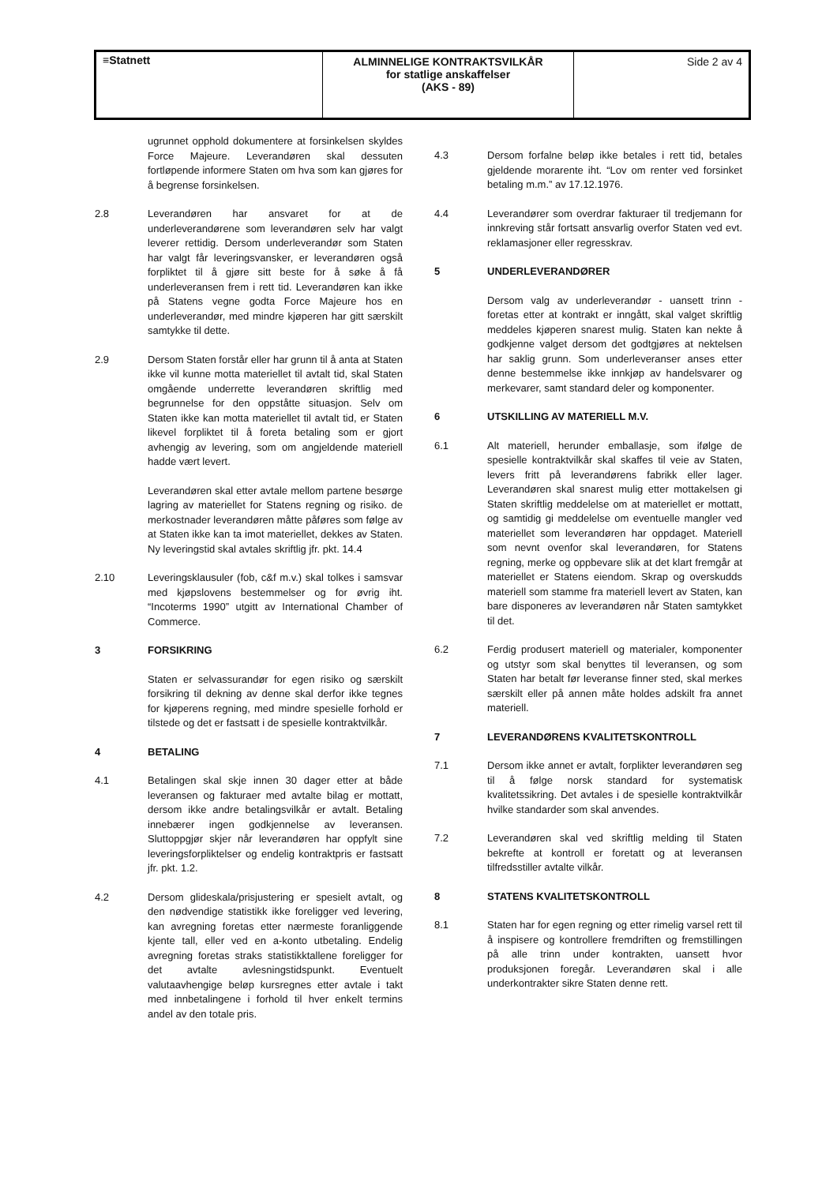| ≡Statnett | ALMINNELIGE KONTRAKTSVILKÅR for statlige anskaffelser (AKS - 89) | Side 2 av 4 |
ugrunnet opphold dokumentere at forsinkelsen skyldes Force Majeure. Leverandøren skal dessuten fortløpende informere Staten om hva som kan gjøres for å begrense forsinkelsen.
2.8 Leverandøren har ansvaret for at de underleverandørene som leverandøren selv har valgt leverer rettidig. Dersom underleverandør som Staten har valgt får leveringsvansker, er leverandøren også forpliktet til å gjøre sitt beste for å søke å få underleveransen frem i rett tid. Leverandøren kan ikke på Statens vegne godta Force Majeure hos en underleverandør, med mindre kjøperen har gitt særskilt samtykke til dette.
2.9 Dersom Staten forstår eller har grunn til å anta at Staten ikke vil kunne motta materiellet til avtalt tid, skal Staten omgående underrette leverandøren skriftlig med begrunnelse for den oppståtte situasjon. Selv om Staten ikke kan motta materiellet til avtalt tid, er Staten likevel forpliktet til å foreta betaling som er gjort avhengig av levering, som om angjeldende materiell hadde vært levert.
Leverandøren skal etter avtale mellom partene besørge lagring av materiellet for Statens regning og risiko. de merkostnader leverandøren måtte påføres som følge av at Staten ikke kan ta imot materiellet, dekkes av Staten. Ny leveringstid skal avtales skriftlig jfr. pkt. 14.4
2.10 Leveringsklausuler (fob, c&f m.v.) skal tolkes i samsvar med kjøpslovens bestemmelser og for øvrig iht. “Incoterms 1990” utgitt av International Chamber of Commerce.
3 FORSIKRING
Staten er selvassurandør for egen risiko og særskilt forsikring til dekning av denne skal derfor ikke tegnes for kjøperens regning, med mindre spesielle forhold er tilstede og det er fastsatt i de spesielle kontraktvilkår.
4 BETALING
4.1 Betalingen skal skje innen 30 dager etter at både leveransen og fakturaer med avtalte bilag er mottatt, dersom ikke andre betalingsvilkår er avtalt. Betaling innebærer ingen godkjennelse av leveransen. Sluttoppgjør skjer når leverandøren har oppfylt sine leveringsforpliktelser og endelig kontraktpris er fastsatt jfr. pkt. 1.2.
4.2 Dersom glideskala/prisjustering er spesielt avtalt, og den nødvendige statistikk ikke foreligger ved levering, kan avregning foretas etter nærmeste foranliggende kjente tall, eller ved en a-konto utbetaling. Endelig avregning foretas straks statistikktallene foreligger for det avtalte avlesningstidspunkt. Eventuelt valutaavhengige beløp kursregnes etter avtale i takt med innbetalingene i forhold til hver enkelt termins andel av den totale pris.
4.3 Dersom forfalne beløp ikke betales i rett tid, betales gjeldende morarente iht. “Lov om renter ved forsinket betaling m.m.” av 17.12.1976.
4.4 Leverandører som overdrar fakturaer til tredjemann for innkreving står fortsatt ansvarlig overfor Staten ved evt. reklamasjoner eller regresskrav.
5 UNDERLEVERANDØRER
Dersom valg av underleverandør - uansett trinn - foretas etter at kontrakt er inngått, skal valget skriftlig meddeles kjøperen snarest mulig. Staten kan nekte å godkjenne valget dersom det godtgjøres at nektelsen har saklig grunn. Som underleveranser anses etter denne bestemmelse ikke innkjøp av handelsvarer og merkevarer, samt standard deler og komponenter.
6 UTSKILLING AV MATERIELL M.V.
6.1 Alt materiell, herunder emballasje, som ifølge de spesielle kontraktvilkår skal skaffes til veie av Staten, levers fritt på leverandørens fabrikk eller lager. Leverandøren skal snarest mulig etter mottakelsen gi Staten skriftlig meddelelse om at materiellet er mottatt, og samtidig gi meddelelse om eventuelle mangler ved materiellet som leverandøren har oppdaget. Materiell som nevnt ovenfor skal leverandøren, for Statens regning, merke og oppbevare slik at det klart fremgår at materiellet er Statens eiendom. Skrap og overskudds materiell som stamme fra materiell levert av Staten, kan bare disponeres av leverandøren når Staten samtykket til det.
6.2 Ferdig produsert materiell og materialer, komponenter og utstyr som skal benyttes til leveransen, og som Staten har betalt før leveranse finner sted, skal merkes særskilt eller på annen måte holdes adskilt fra annet materiell.
7 LEVERANDØRENS KVALITETSKONTROLL
7.1 Dersom ikke annet er avtalt, forplikter leverandøren seg til å følge norsk standard for systematisk kvalitetssikring. Det avtales i de spesielle kontraktvilkår hvilke standarder som skal anvendes.
7.2 Leverandøren skal ved skriftlig melding til Staten bekrefte at kontroll er foretatt og at leveransen tilfredsstiller avtalte vilkår.
8 STATENS KVALITETSKONTROLL
8.1 Staten har for egen regning og etter rimelig varsel rett til å inspisere og kontrollere fremdriften og fremstillingen på alle trinn under kontrakten, uansett hvor produksjonen foregår. Leverandøren skal i alle underkontrakter sikre Staten denne rett.